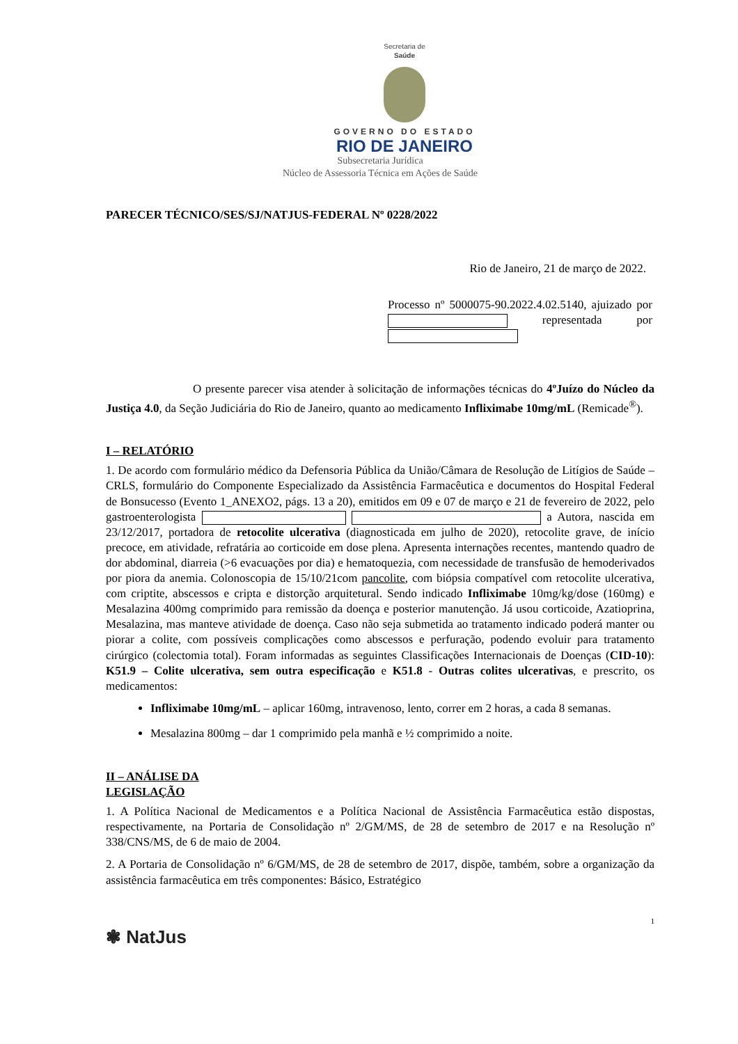Secretaria de
Saúde
GOVERNO DO ESTADO
RIO DE JANEIRO
Subsecretaria Jurídica
Núcleo de Assessoria Técnica em Ações de Saúde
PARECER TÉCNICO/SES/SJ/NATJUS-FEDERAL Nº 0228/2022
Rio de Janeiro, 21 de março de 2022.
Processo nº 5000075-90.2022.4.02.5140, ajuizado por representada por
O presente parecer visa atender à solicitação de informações técnicas do 4ºJuízo do Núcleo da Justiça 4.0, da Seção Judiciária do Rio de Janeiro, quanto ao medicamento Infliximabe 10mg/mL (Remicade<sup>®</sup>).
I – RELATÓRIO
1. De acordo com formulário médico da Defensoria Pública da União/Câmara de Resolução de Litígios de Saúde – CRLS, formulário do Componente Especializado da Assistência Farmacêutica e documentos do Hospital Federal de Bonsucesso (Evento 1_ANEXO2, págs. 13 a 20), emitidos em 09 e 07 de março e 21 de fevereiro de 2022, pelo gastroenterologista a Autora, nascida em 23/12/2017, portadora de retocolite ulcerativa (diagnosticada em julho de 2020), retocolite grave, de início precoce, em atividade, refratária ao corticoide em dose plena. Apresenta internações recentes, mantendo quadro de dor abdominal, diarreia (>6 evacuações por dia) e hematoquezia, com necessidade de transfusão de hemoderivados por piora da anemia. Colonoscopia de 15/10/21com pancolite, com biópsia compatível com retocolite ulcerativa, com criptite, abscessos e cripta e distorção arquitetural. Sendo indicado Infliximabe 10mg/kg/dose (160mg) e Mesalazina 400mg comprimido para remissão da doença e posterior manutenção. Já usou corticoide, Azatioprina, Mesalazina, mas manteve atividade de doença. Caso não seja submetida ao tratamento indicado poderá manter ou piorar a colite, com possíveis complicações como abscessos e perfuração, podendo evoluir para tratamento cirúrgico (colectomia total). Foram informadas as seguintes Classificações Internacionais de Doenças (CID-10): K51.9 – Colite ulcerativa, sem outra especificação e K51.8 - Outras colites ulcerativas, e prescrito, os medicamentos:
Infliximabe 10mg/mL – aplicar 160mg, intravenoso, lento, correr em 2 horas, a cada 8 semanas.
Mesalazina 800mg – dar 1 comprimido pela manhã e ½ comprimido a noite.
II – ANÁLISE DA
LEGISLAÇÃO
1. A Política Nacional de Medicamentos e a Política Nacional de Assistência Farmacêutica estão dispostas, respectivamente, na Portaria de Consolidação nº 2/GM/MS, de 28 de setembro de 2017 e na Resolução nº 338/CNS/MS, de 6 de maio de 2004.
2. A Portaria de Consolidação nº 6/GM/MS, de 28 de setembro de 2017, dispõe, também, sobre a organização da assistência farmacêutica em três componentes: Básico, Estratégico
1
❃ NatJus